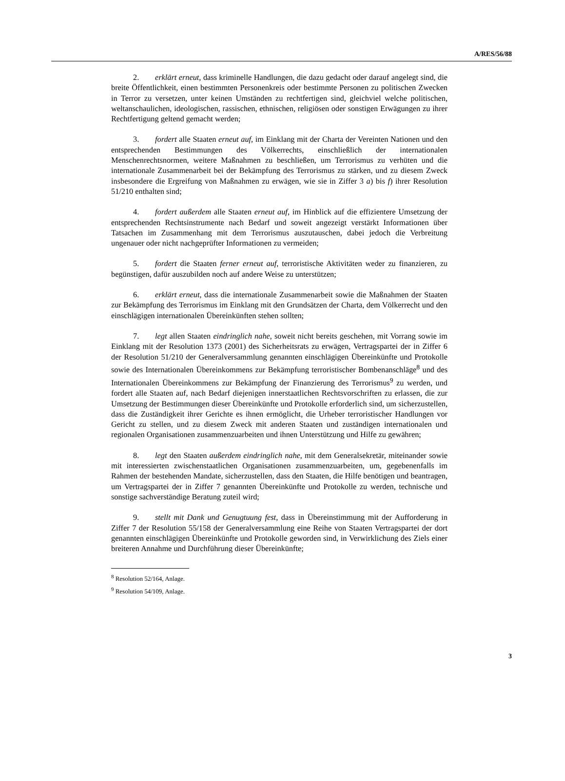A/RES/56/88
2. erklärt erneut, dass kriminelle Handlungen, die dazu gedacht oder darauf angelegt sind, die breite Öffentlichkeit, einen bestimmten Personenkreis oder bestimmte Personen zu politischen Zwecken in Terror zu versetzen, unter keinen Umständen zu rechtfertigen sind, gleichviel welche politischen, weltanschaulichen, ideologischen, rassischen, ethnischen, religiösen oder sonstigen Erwägungen zu ihrer Rechtfertigung geltend gemacht werden;
3. fordert alle Staaten erneut auf, im Einklang mit der Charta der Vereinten Nationen und den entsprechenden Bestimmungen des Völkerrechts, einschließlich der internationalen Menschenrechtsnormen, weitere Maßnahmen zu beschließen, um Terrorismus zu verhüten und die internationale Zusammenarbeit bei der Bekämpfung des Terrorismus zu stärken, und zu diesem Zweck insbesondere die Ergreifung von Maßnahmen zu erwägen, wie sie in Ziffer 3 a) bis f) ihrer Resolution 51/210 enthalten sind;
4. fordert außerdem alle Staaten erneut auf, im Hinblick auf die effizientere Umsetzung der entsprechenden Rechtsinstrumente nach Bedarf und soweit angezeigt verstärkt Informationen über Tatsachen im Zusammenhang mit dem Terrorismus auszutauschen, dabei jedoch die Verbreitung ungenauer oder nicht nachgeprüfter Informationen zu vermeiden;
5. fordert die Staaten ferner erneut auf, terroristische Aktivitäten weder zu finanzieren, zu begünstigen, dafür auszubilden noch auf andere Weise zu unterstützen;
6. erklärt erneut, dass die internationale Zusammenarbeit sowie die Maßnahmen der Staaten zur Bekämpfung des Terrorismus im Einklang mit den Grundsätzen der Charta, dem Völkerrecht und den einschlägigen internationalen Übereinkünften stehen sollten;
7. legt allen Staaten eindringlich nahe, soweit nicht bereits geschehen, mit Vorrang sowie im Einklang mit der Resolution 1373 (2001) des Sicherheitsrats zu erwägen, Vertragspartei der in Ziffer 6 der Resolution 51/210 der Generalversammlung genannten einschlägigen Übereinkünfte und Protokolle sowie des Internationalen Übereinkommens zur Bekämpfung terroristischer Bombenanschläge<sup>8</sup> und des Internationalen Übereinkommens zur Bekämpfung der Finanzierung des Terrorismus<sup>9</sup> zu werden, und fordert alle Staaten auf, nach Bedarf diejenigen innerstaatlichen Rechtsvorschriften zu erlassen, die zur Umsetzung der Bestimmungen dieser Übereinkünfte und Protokolle erforderlich sind, um sicherzustellen, dass die Zuständigkeit ihrer Gerichte es ihnen ermöglicht, die Urheber terroristischer Handlungen vor Gericht zu stellen, und zu diesem Zweck mit anderen Staaten und zuständigen internationalen und regionalen Organisationen zusammenzuarbeiten und ihnen Unterstützung und Hilfe zu gewähren;
8. legt den Staaten außerdem eindringlich nahe, mit dem Generalsekretär, miteinander sowie mit interessierten zwischenstaatlichen Organisationen zusammenzuarbeiten, um, gegebenenfalls im Rahmen der bestehenden Mandate, sicherzustellen, dass den Staaten, die Hilfe benötigen und beantragen, um Vertragspartei der in Ziffer 7 genannten Übereinkünfte und Protokolle zu werden, technische und sonstige sachverständige Beratung zuteil wird;
9. stellt mit Dank und Genugtuung fest, dass in Übereinstimmung mit der Aufforderung in Ziffer 7 der Resolution 55/158 der Generalversammlung eine Reihe von Staaten Vertragspartei der dort genannten einschlägigen Übereinkünfte und Protokolle geworden sind, in Verwirklichung des Ziels einer breiteren Annahme und Durchführung dieser Übereinkünfte;
<sup>8</sup> Resolution 52/164, Anlage.
<sup>9</sup> Resolution 54/109, Anlage.
3